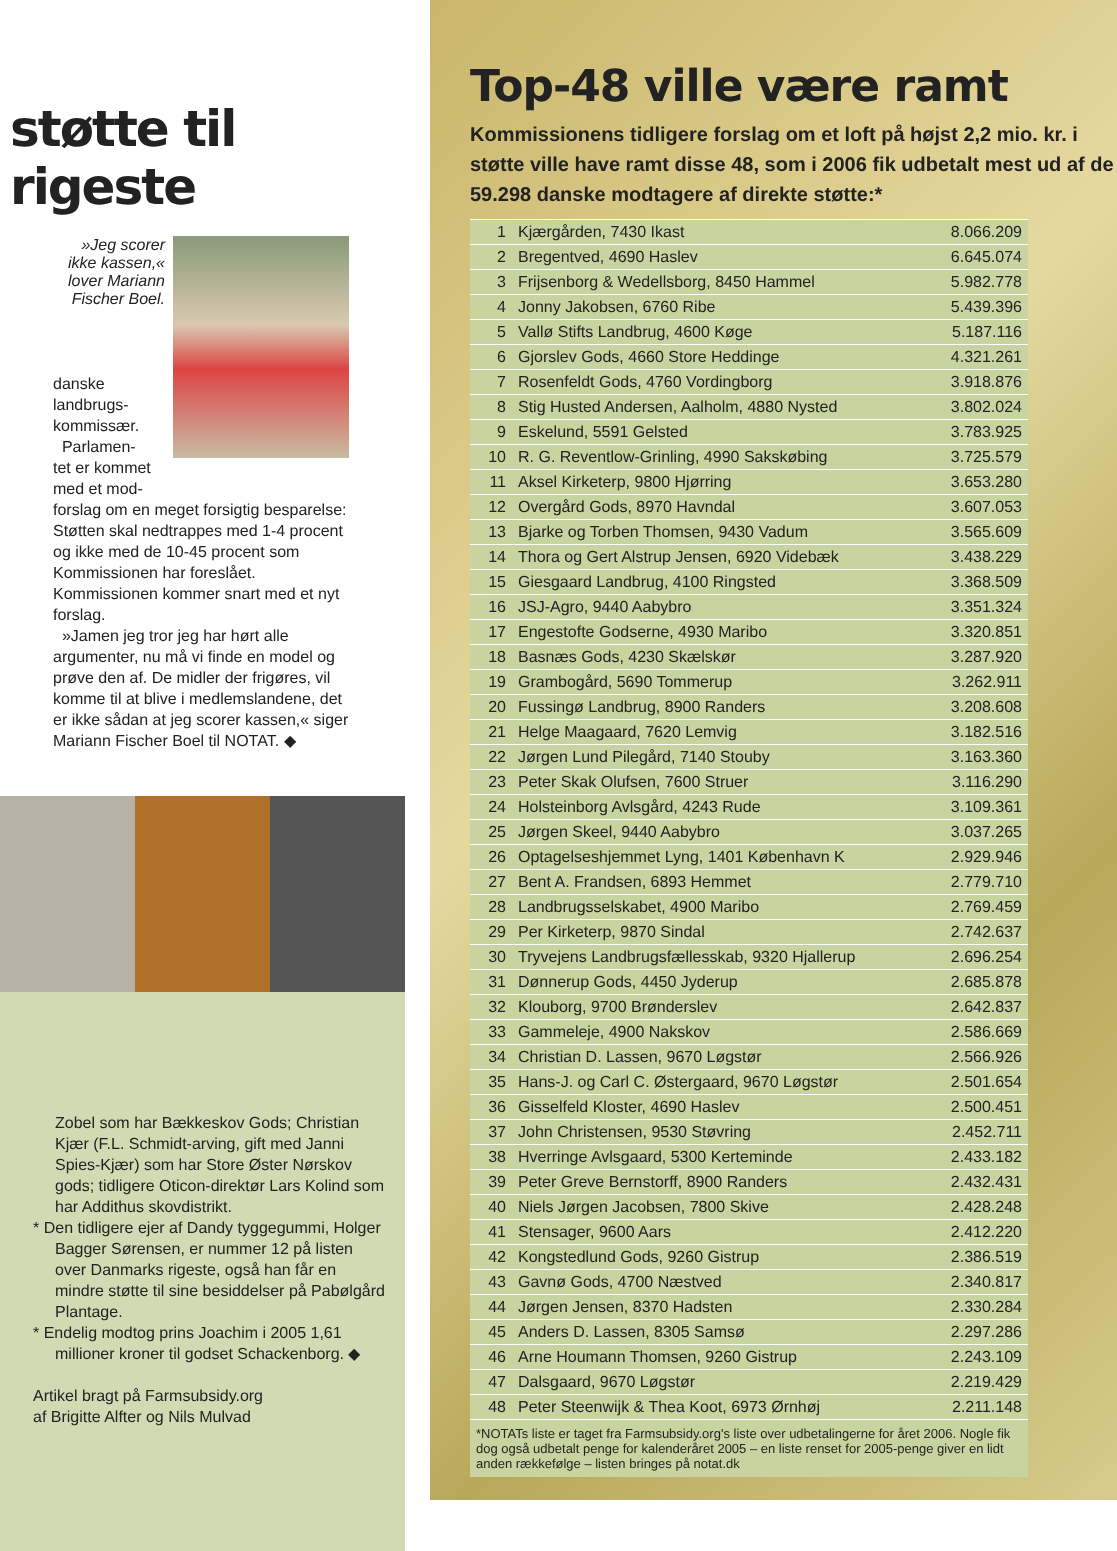støtte til rigeste
»Jeg scorer ikke kassen,« lover Mariann Fischer Boel.
danske landbrugs-kommissær.
Parlamen-tet er kommet med et mod-
forslag om en meget forsigtig besparelse: Støtten skal nedtrappes med 1-4 procent og ikke med de 10-45 procent som Kommissionen har foreslået. Kommissionen kommer snart med et nyt forslag.
»Jamen jeg tror jeg har hørt alle argumenter, nu må vi finde en model og prøve den af. De midler der frigøres, vil komme til at blive i medlemslandene, det er ikke sådan at jeg scorer kassen,« siger Mariann Fischer Boel til NOTAT. ◆
Zobel som har Bækkeskov Gods; Christian Kjær (F.L. Schmidt-arving, gift med Janni Spies-Kjær) som har Store Øster Nørskov gods; tidligere Oticon-direktør Lars Kolind som har Addithus skovdistrikt.
* Den tidligere ejer af Dandy tyggegummi, Holger Bagger Sørensen, er nummer 12 på listen over Danmarks rigeste, også han får en mindre støtte til sine besiddelser på Pabølgård Plantage.
* Endelig modtog prins Joachim i 2005 1,61 millioner kroner til godset Schackenborg. ◆
Artikel bragt på Farmsubsidy.org
af Brigitte Alfter og Nils Mulvad
Top-48 ville være ramt
Kommissionens tidligere forslag om et loft på højst 2,2 mio. kr. i støtte ville have ramt disse 48, som i 2006 fik udbetalt mest ud af de 59.298 danske modtagere af direkte støtte:*
| 1 | Kjærgården, 7430 Ikast | 8.066.209 |
| 2 | Bregentved, 4690 Haslev | 6.645.074 |
| 3 | Frijsenborg & Wedellsborg, 8450 Hammel | 5.982.778 |
| 4 | Jonny Jakobsen, 6760 Ribe | 5.439.396 |
| 5 | Vallø Stifts Landbrug, 4600 Køge | 5.187.116 |
| 6 | Gjorslev Gods, 4660 Store Heddinge | 4.321.261 |
| 7 | Rosenfeldt Gods, 4760 Vordingborg | 3.918.876 |
| 8 | Stig Husted Andersen, Aalholm, 4880 Nysted | 3.802.024 |
| 9 | Eskelund, 5591 Gelsted | 3.783.925 |
| 10 | R. G. Reventlow-Grinling, 4990 Sakskøbing | 3.725.579 |
| 11 | Aksel Kirketerp, 9800 Hjørring | 3.653.280 |
| 12 | Overgård Gods, 8970 Havndal | 3.607.053 |
| 13 | Bjarke og Torben Thomsen, 9430 Vadum | 3.565.609 |
| 14 | Thora og Gert Alstrup Jensen, 6920 Videbæk | 3.438.229 |
| 15 | Giesgaard Landbrug, 4100 Ringsted | 3.368.509 |
| 16 | JSJ-Agro, 9440 Aabybro | 3.351.324 |
| 17 | Engestofte Godserne, 4930 Maribo | 3.320.851 |
| 18 | Basnæs Gods, 4230 Skælskør | 3.287.920 |
| 19 | Grambogård, 5690 Tommerup | 3.262.911 |
| 20 | Fussingø Landbrug, 8900 Randers | 3.208.608 |
| 21 | Helge Maagaard, 7620 Lemvig | 3.182.516 |
| 22 | Jørgen Lund Pilegård, 7140 Stouby | 3.163.360 |
| 23 | Peter Skak Olufsen, 7600 Struer | 3.116.290 |
| 24 | Holsteinborg Avlsgård, 4243 Rude | 3.109.361 |
| 25 | Jørgen Skeel, 9440 Aabybro | 3.037.265 |
| 26 | Optagelseshjemmet Lyng, 1401 København K | 2.929.946 |
| 27 | Bent A. Frandsen, 6893 Hemmet | 2.779.710 |
| 28 | Landbrugsselskabet, 4900 Maribo | 2.769.459 |
| 29 | Per Kirketerp, 9870 Sindal | 2.742.637 |
| 30 | Tryvejens Landbrugsfællesskab, 9320 Hjallerup | 2.696.254 |
| 31 | Dønnerup Gods, 4450 Jyderup | 2.685.878 |
| 32 | Klouborg, 9700 Brønderslev | 2.642.837 |
| 33 | Gammeleje, 4900 Nakskov | 2.586.669 |
| 34 | Christian D. Lassen, 9670 Løgstør | 2.566.926 |
| 35 | Hans-J. og Carl C. Østergaard, 9670 Løgstør | 2.501.654 |
| 36 | Gisselfeld Kloster, 4690 Haslev | 2.500.451 |
| 37 | John Christensen, 9530 Støvring | 2.452.711 |
| 38 | Hverringe Avlsgaard, 5300 Kerteminde | 2.433.182 |
| 39 | Peter Greve Bernstorff, 8900 Randers | 2.432.431 |
| 40 | Niels Jørgen Jacobsen, 7800 Skive | 2.428.248 |
| 41 | Stensager, 9600 Aars | 2.412.220 |
| 42 | Kongstedlund Gods, 9260 Gistrup | 2.386.519 |
| 43 | Gavnø Gods, 4700 Næstved | 2.340.817 |
| 44 | Jørgen Jensen, 8370 Hadsten | 2.330.284 |
| 45 | Anders D. Lassen, 8305 Samsø | 2.297.286 |
| 46 | Arne Houmann Thomsen, 9260 Gistrup | 2.243.109 |
| 47 | Dalsgaard, 9670 Løgstør | 2.219.429 |
| 48 | Peter Steenwijk & Thea Koot, 6973 Ørnhøj | 2.211.148 |
*NOTATs liste er taget fra Farmsubsidy.org's liste over udbetalingerne for året 2006. Nogle fik dog også udbetalt penge for kalenderåret 2005 – en liste renset for 2005-penge giver en lidt anden rækkefølge – listen bringes på notat.dk